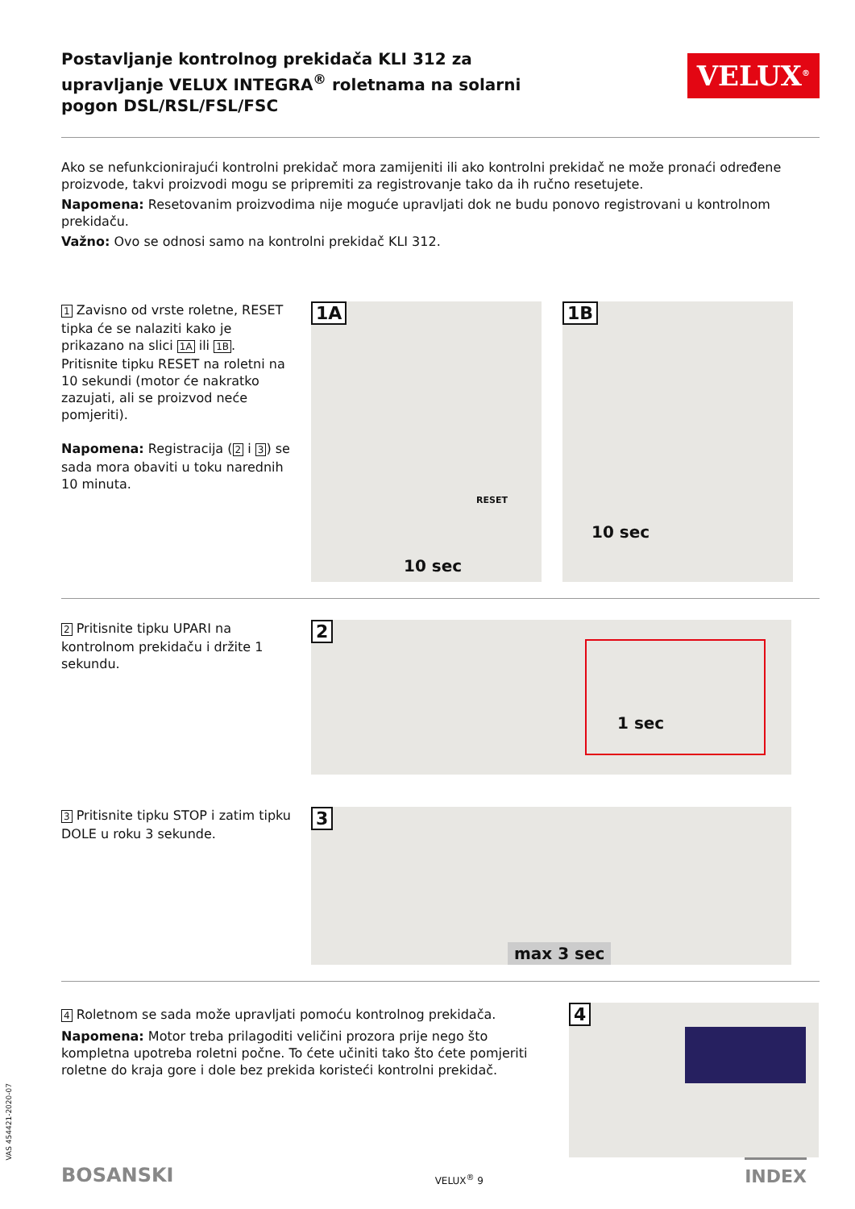Postavljanje kontrolnog prekidača KLI 312 za upravljanje VELUX INTEGRA<sup>®</sup> roletnama na solarni pogon DSL/RSL/FSL/FSC
VELUX<sup>®</sup>
Ako se nefunkcionirajući kontrolni prekidač mora zamijeniti ili ako kontrolni prekidač ne može pronaći određene proizvode, takvi proizvodi mogu se pripremiti za registrovanje tako da ih ručno resetujete.
Napomena: Resetovanim proizvodima nije moguće upravljati dok ne budu ponovo registrovani u kontrolnom prekidaču.
Važno: Ovo se odnosi samo na kontrolni prekidač KLI 312.
1 Zavisno od vrste roletne, RESET tipka će se nalaziti kako je prikazano na slici 1A ili 1B.
Pritisnite tipku RESET na roletni na 10 sekundi (motor će nakratko zazujati, ali se proizvod neće pomjeriti).
Napomena: Registracija (2 i 3) se sada mora obaviti u toku narednih 10 minuta.
1A
10 sec
RESET
1B
10 sec
2 Pritisnite tipku UPARI na kontrolnom prekidaču i držite 1 sekundu.
2
1 sec
3 Pritisnite tipku STOP i zatim tipku DOLE u roku 3 sekunde.
3
max 3 sec
4 Roletnom se sada može upravljati pomoću kontrolnog prekidača.
Napomena: Motor treba prilagoditi veličini prozora prije nego što kompletna upotreba roletni počne. To ćete učiniti tako što ćete pomjeriti roletne do kraja gore i dole bez prekida koristeći kontrolni prekidač.
4
VAS 454421-2020-07
BOSANSKI VELUX<sup>®</sup> 9 INDEX